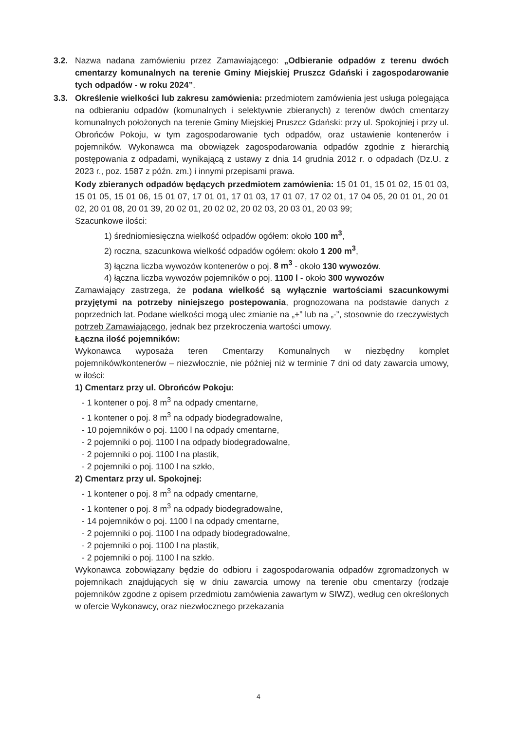3.2. Nazwa nadana zamówieniu przez Zamawiającego: „Odbieranie odpadów z terenu dwóch cmentarzy komunalnych na terenie Gminy Miejskiej Pruszcz Gdański i zagospodarowanie tych odpadów - w roku 2024”.
3.3. Określenie wielkości lub zakresu zamówienia: przedmiotem zamówienia jest usługa polegająca na odbieraniu odpadów (komunalnych i selektywnie zbieranych) z terenów dwóch cmentarzy komunalnych położonych na terenie Gminy Miejskiej Pruszcz Gdański: przy ul. Spokojniej i przy ul. Obrońców Pokoju, w tym zagospodarowanie tych odpadów, oraz ustawienie kontenerów i pojemników. Wykonawca ma obowiązek zagospodarowania odpadów zgodnie z hierarchią postępowania z odpadami, wynikającą z ustawy z dnia 14 grudnia 2012 r. o odpadach (Dz.U. z 2023 r., poz. 1587 z późn. zm.) i innymi przepisami prawa.
Kody zbieranych odpadów będących przedmiotem zamówienia: 15 01 01, 15 01 02, 15 01 03, 15 01 05, 15 01 06, 15 01 07, 17 01 01, 17 01 03, 17 01 07, 17 02 01, 17 04 05, 20 01 01, 20 01 02, 20 01 08, 20 01 39, 20 02 01, 20 02 02, 20 02 03, 20 03 01, 20 03 99;
Szacunkowe ilości:
1) średniomiesięczna wielkość odpadów ogółem: około 100 m<sup>3</sup>,
2) roczna, szacunkowa wielkość odpadów ogółem: około 1 200 m<sup>3</sup>,
3) łączna liczba wywozów kontenerów o poj. 8 m<sup>3</sup> - około 130 wywozów.
4) łączna liczba wywozów pojemników o poj. 1100 l - około 300 wywozów
Zamawiający zastrzega, że podana wielkość są wyłącznie wartościami szacunkowymi przyjętymi na potrzeby niniejszego postepowania, prognozowana na podstawie danych z poprzednich lat. Podane wielkości mogą ulec zmianie na „+” lub na „-”, stosownie do rzeczywistych potrzeb Zamawiającego, jednak bez przekroczenia wartości umowy.
Łączna ilość pojemników:
Wykonawca wyposaża teren Cmentarzy Komunalnych w niezbędny komplet pojemników/kontenerów – niezwłocznie, nie później niż w terminie 7 dni od daty zawarcia umowy, w ilości:
1) Cmentarz przy ul. Obrońców Pokoju:
- 1 kontener o poj. 8 m<sup>3</sup> na odpady cmentarne,
- 1 kontener o poj. 8 m<sup>3</sup> na odpady biodegradowalne,
- 10 pojemników o poj. 1100 l na odpady cmentarne,
- 2 pojemniki o poj. 1100 l na odpady biodegradowalne,
- 2 pojemniki o poj. 1100 l na plastik,
- 2 pojemniki o poj. 1100 l na szkło,
2) Cmentarz przy ul. Spokojnej:
- 1 kontener o poj. 8 m<sup>3</sup> na odpady cmentarne,
- 1 kontener o poj. 8 m<sup>3</sup> na odpady biodegradowalne,
- 14 pojemników o poj. 1100 l na odpady cmentarne,
- 2 pojemniki o poj. 1100 l na odpady biodegradowalne,
- 2 pojemniki o poj. 1100 l na plastik,
- 2 pojemniki o poj. 1100 l na szkło.
Wykonawca zobowiązany będzie do odbioru i zagospodarowania odpadów zgromadzonych w pojemnikach znajdujących się w dniu zawarcia umowy na terenie obu cmentarzy (rodzaje pojemników zgodne z opisem przedmiotu zamówienia zawartym w SIWZ), według cen określonych w ofercie Wykonawcy, oraz niezwłocznego przekazania
4